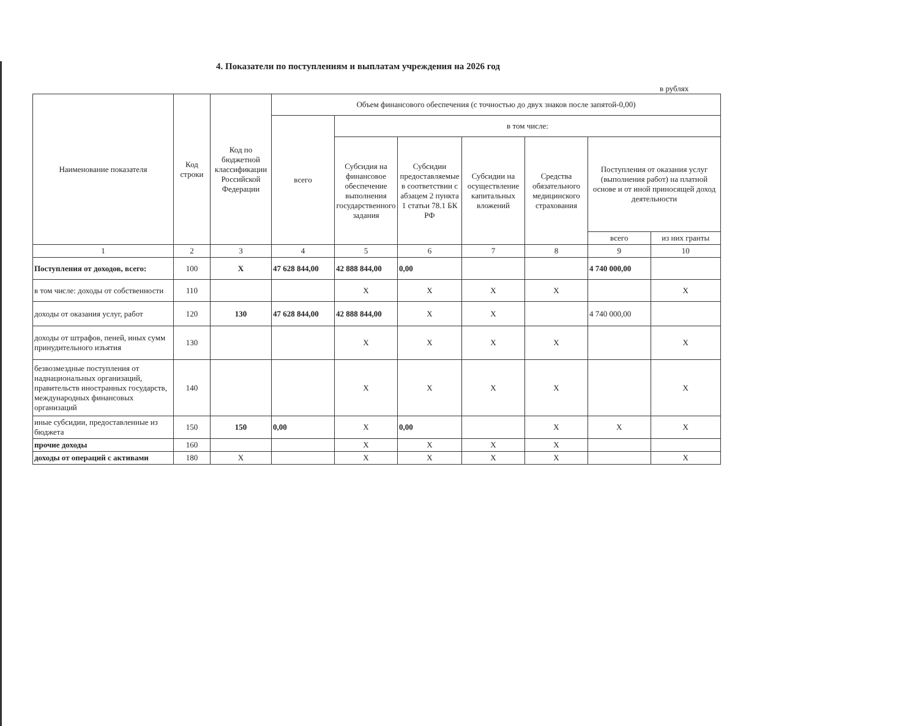4. Показатели по поступлениям и выплатам учреждения на 2026 год
в рублях
| Наименование показателя | Код строки | Код по бюджетной классификации Российской Федерации | Объем финансового обеспечения (с точностью до двух знаков после запятой-0,00) | | | | | | |
| --- | --- | --- | --- | --- | --- | --- | --- | --- | --- |
| | | | всего | в том числе: | | | | | |
| | | | | Субсидия на финансовое обеспечение выполнения государственного задания | Субсидии предоставляемые в соответствии с абзацем 2 пункта 1 статьи 78.1 БК РФ | Субсидии на осуществление капитальных вложений | Средства обязательного медицинского страхования | Поступления от оказания услуг (выполнения работ) на платной основе и от иной приносящей доход деятельности | |
| | | | | | | | | всего | из них гранты |
| 1 | 2 | 3 | 4 | 5 | 6 | 7 | 8 | 9 | 10 |
| Поступления от доходов, всего: | 100 | Х | 47 628 844,00 | 42 888 844,00 | 0,00 | | | 4 740 000,00 | |
| в том числе: доходы от собственности | 110 | | | Х | Х | Х | Х | | Х |
| доходы от оказания услуг, работ | 120 | 130 | 47 628 844,00 | 42 888 844,00 | Х | Х | | 4 740 000,00 | |
| доходы от штрафов, пеней, иных сумм принудительного изъятия | 130 | | | Х | Х | Х | Х | | Х |
| безвозмездные поступления от наднациональных организаций, правительств иностранных государств, международных финансовых организаций | 140 | | | Х | Х | Х | Х | | Х |
| иные субсидии, предоставленные из бюджета | 150 | 150 | 0,00 | Х | 0,00 | | Х | Х | Х |
| прочие доходы | 160 | | | Х | Х | Х | Х | | |
| доходы от операций с активами | 180 | Х | | Х | Х | Х | Х | | Х |